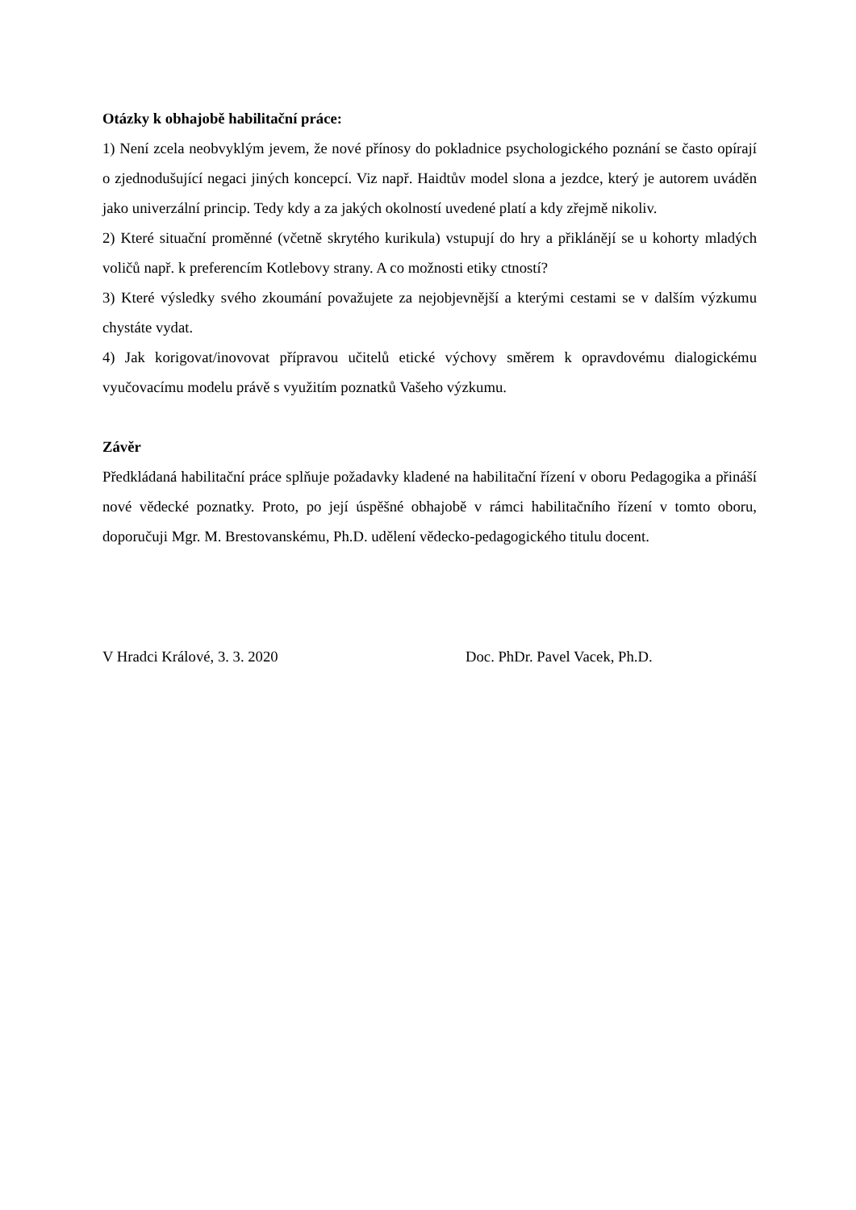Otázky k obhajobě habilitační práce:
1) Není zcela neobvyklým jevem, že nové přínosy do pokladnice psychologického poznání se často opírají o zjednodušující negaci jiných koncepcí. Viz např. Haidtův model slona a jezdce, který je autorem uváděn jako univerzální princip. Tedy kdy a za jakých okolností uvedené platí a kdy zřejmě nikoliv.
2) Které situační proměnné (včetně skrytého kurikula) vstupují do hry a přiklánějí se u kohorty mladých voličů např. k preferencím Kotlebovy strany. A co možnosti etiky ctností?
3) Které výsledky svého zkoumání považujete za nejobjevnější a kterými cestami se v dalším výzkumu chystáte vydat.
4) Jak korigovat/inovovat přípravou učitelů etické výchovy směrem k opravdovému dialogickému vyučovacímu modelu právě s využitím poznatků Vašeho výzkumu.
Závěr
Předkládaná habilitační práce splňuje požadavky kladené na habilitační řízení v oboru Pedagogika a přináší nové vědecké poznatky. Proto, po její úspěšné obhajobě v rámci habilitačního řízení v tomto oboru, doporučuji Mgr. M. Brestovanskému, Ph.D. udělení vědecko-pedagogického titulu docent.
V Hradci Králové, 3. 3. 2020 Doc. PhDr. Pavel Vacek, Ph.D.